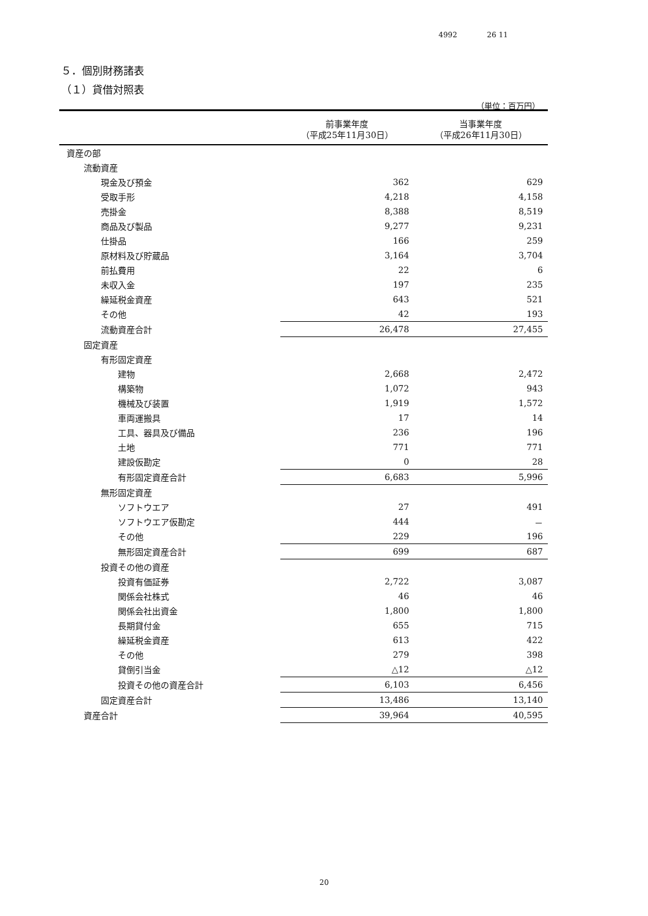4992 26 11
５．個別財務諸表
（１）貸借対照表
（単位：百万円）
| | 前事業年度 （平成25年11月30日） | 当事業年度 （平成26年11月30日） |
| --- | --- | --- |
| 資産の部 | | |
| 流動資産 | | |
| 現金及び預金 | 362 | 629 |
| 受取手形 | 4,218 | 4,158 |
| 売掛金 | 8,388 | 8,519 |
| 商品及び製品 | 9,277 | 9,231 |
| 仕掛品 | 166 | 259 |
| 原材料及び貯蔵品 | 3,164 | 3,704 |
| 前払費用 | 22 | 6 |
| 未収入金 | 197 | 235 |
| 繰延税金資産 | 643 | 521 |
| その他 | 42 | 193 |
| 流動資産合計 | 26,478 | 27,455 |
| 固定資産 | | |
| 有形固定資産 | | |
| 建物 | 2,668 | 2,472 |
| 構築物 | 1,072 | 943 |
| 機械及び装置 | 1,919 | 1,572 |
| 車両運搬具 | 17 | 14 |
| 工具、器具及び備品 | 236 | 196 |
| 土地 | 771 | 771 |
| 建設仮勘定 | 0 | 28 |
| 有形固定資産合計 | 6,683 | 5,996 |
| 無形固定資産 | | |
| ソフトウエア | 27 | 491 |
| ソフトウエア仮勘定 | 444 | － |
| その他 | 229 | 196 |
| 無形固定資産合計 | 699 | 687 |
| 投資その他の資産 | | |
| 投資有価証券 | 2,722 | 3,087 |
| 関係会社株式 | 46 | 46 |
| 関係会社出資金 | 1,800 | 1,800 |
| 長期貸付金 | 655 | 715 |
| 繰延税金資産 | 613 | 422 |
| その他 | 279 | 398 |
| 貸倒引当金 | △12 | △12 |
| 投資その他の資産合計 | 6,103 | 6,456 |
| 固定資産合計 | 13,486 | 13,140 |
| 資産合計 | 39,964 | 40,595 |
20